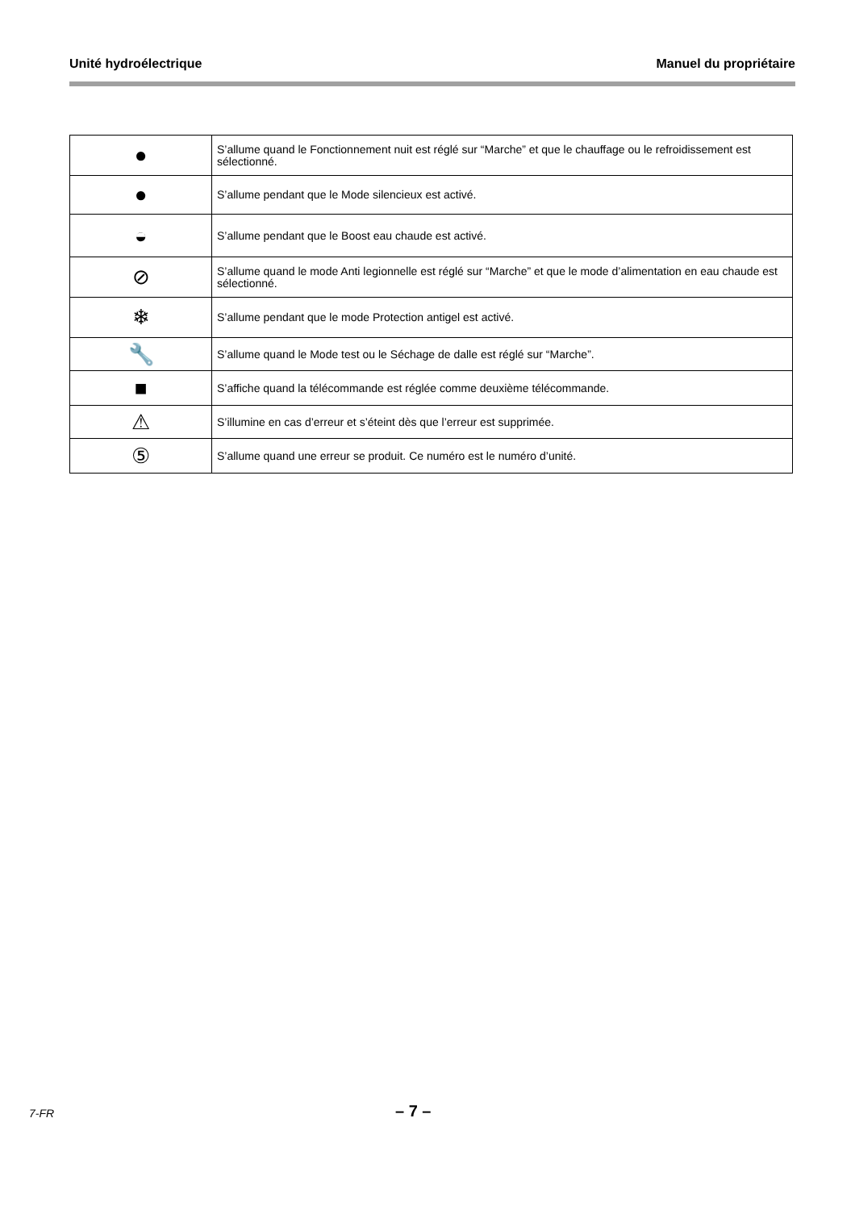Unité hydroélectrique Manuel du propriétaire
| ● | S’allume quand le Fonctionnement nuit est réglé sur “Marche” et que le chauffage ou le refroidissement est sélectionné. |
| ● | S’allume pendant que le Mode silencieux est activé. |
| ◒ | S’allume pendant que le Boost eau chaude est activé. |
| ⊘ | S’allume quand le mode Anti legionnelle est réglé sur “Marche” et que le mode d’alimentation en eau chaude est sélectionné. |
| ❄ | S’allume pendant que le mode Protection antigel est activé. |
| 🔧 | S’allume quand le Mode test ou le Séchage de dalle est réglé sur “Marche”. |
| ■ | S’affiche quand la télécommande est réglée comme deuxième télécommande. |
| ⚠ | S’illumine en cas d’erreur et s’éteint dès que l’erreur est supprimée. |
| ⑤ | S’allume quand une erreur se produit. Ce numéro est le numéro d’unité. |
7-FR – 7 –